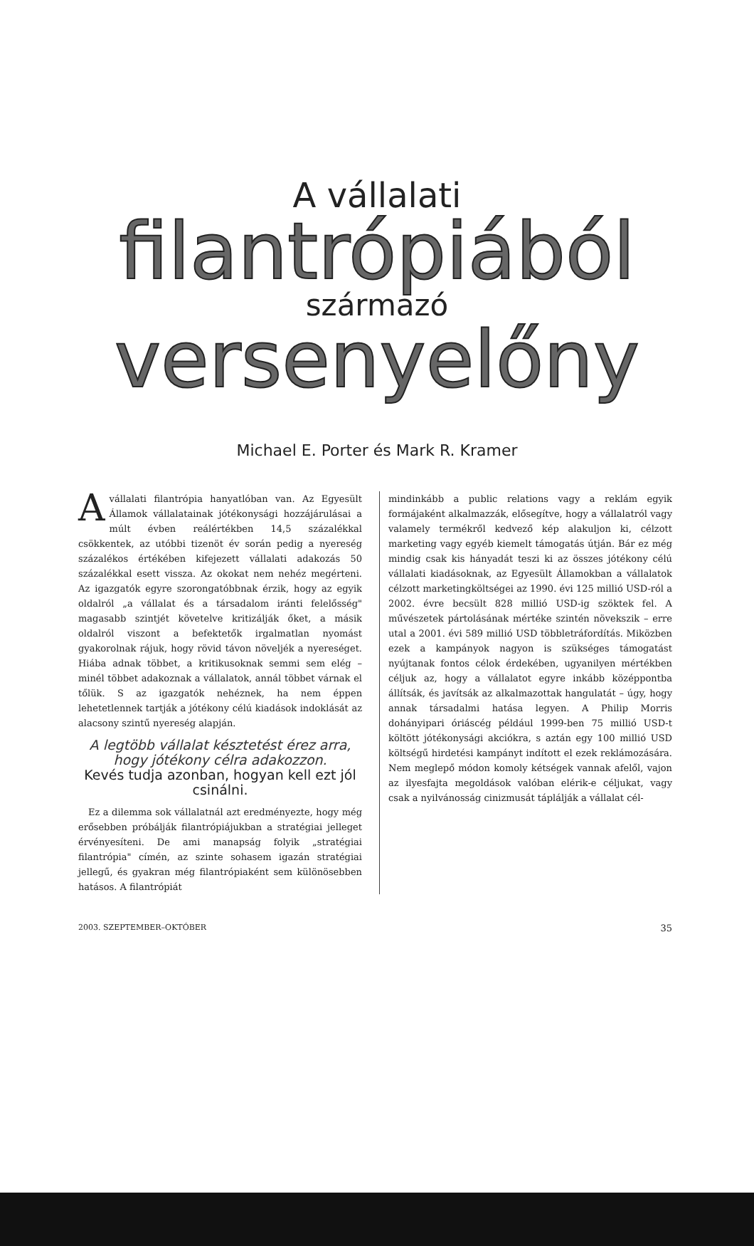A vállalati
filantrópiából
származó
versenyelőny
Michael E. Porter és Mark R. Kramer
A vállalati filantrópia hanyatlóban van. Az Egyesült Államok vállalatainak jótékonysági hozzájárulásai a múlt évben reálértékben 14,5 százalékkal csökkentek, az utóbbi tizenöt év során pedig a nyereség százalékos értékében kifejezett vállalati adakozás 50 százalékkal esett vissza. Az okokat nem nehéz megérteni. Az igazgatók egyre szorongatóbbnak érzik, hogy az egyik oldalról „a vállalat és a társadalom iránti felelősség" magasabb szintjét követelve kritizálják őket, a másik oldalról viszont a befektetők irgalmatlan nyomást gyakorolnak rájuk, hogy rövid távon növeljék a nyereséget. Hiába adnak többet, a kritikusoknak semmi sem elég – minél többet adakoznak a vállalatok, annál többet várnak el tőlük. S az igazgatók nehéznek, ha nem éppen lehetetlennek tartják a jótékony célú kiadások indoklását az alacsony szintű nyereség alapján.
A legtöbb vállalat késztetést érez arra, hogy jótékony célra adakozzon.
Kevés tudja azonban, hogyan kell ezt jól csinálni.
Ez a dilemma sok vállalatnál azt eredményezte, hogy még erősebben próbálják filantrópiájukban a stratégiai jelleget érvényesíteni. De ami manapság folyik „stratégiai filantrópia" címén, az szinte sohasem igazán stratégiai jellegű, és gyakran még filantrópiaként sem különösebben hatásos. A filantrópiát
mindinkább a public relations vagy a reklám egyik formájaként alkalmazzák, elősegítve, hogy a vállalatról vagy valamely termékről kedvező kép alakuljon ki, célzott marketing vagy egyéb kiemelt támogatás útján. Bár ez még mindig csak kis hányadát teszi ki az összes jótékony célú vállalati kiadásoknak, az Egyesült Államokban a vállalatok célzott marketingköltségei az 1990. évi 125 millió USD-ról a 2002. évre becsült 828 millió USD-ig szöktek fel. A művészetek pártolásának mértéke szintén növekszik – erre utal a 2001. évi 589 millió USD többletráfordítás. Miközben ezek a kampányok nagyon is szükséges támogatást nyújtanak fontos célok érdekében, ugyanilyen mértékben céljuk az, hogy a vállalatot egyre inkább középpontba állítsák, és javítsák az alkalmazottak hangulatát – úgy, hogy annak társadalmi hatása legyen. A Philip Morris dohányipari óriáscég például 1999-ben 75 millió USD-t költött jótékonysági akciókra, s aztán egy 100 millió USD költségű hirdetési kampányt indított el ezek reklámozására. Nem meglepő módon komoly kétségek vannak afelől, vajon az ilyesfajta megoldások valóban elérik-e céljukat, vagy csak a nyilvánosság cinizmusát táplálják a vállalat cél-
2003. SZEPTEMBER–OKTÓBER 35